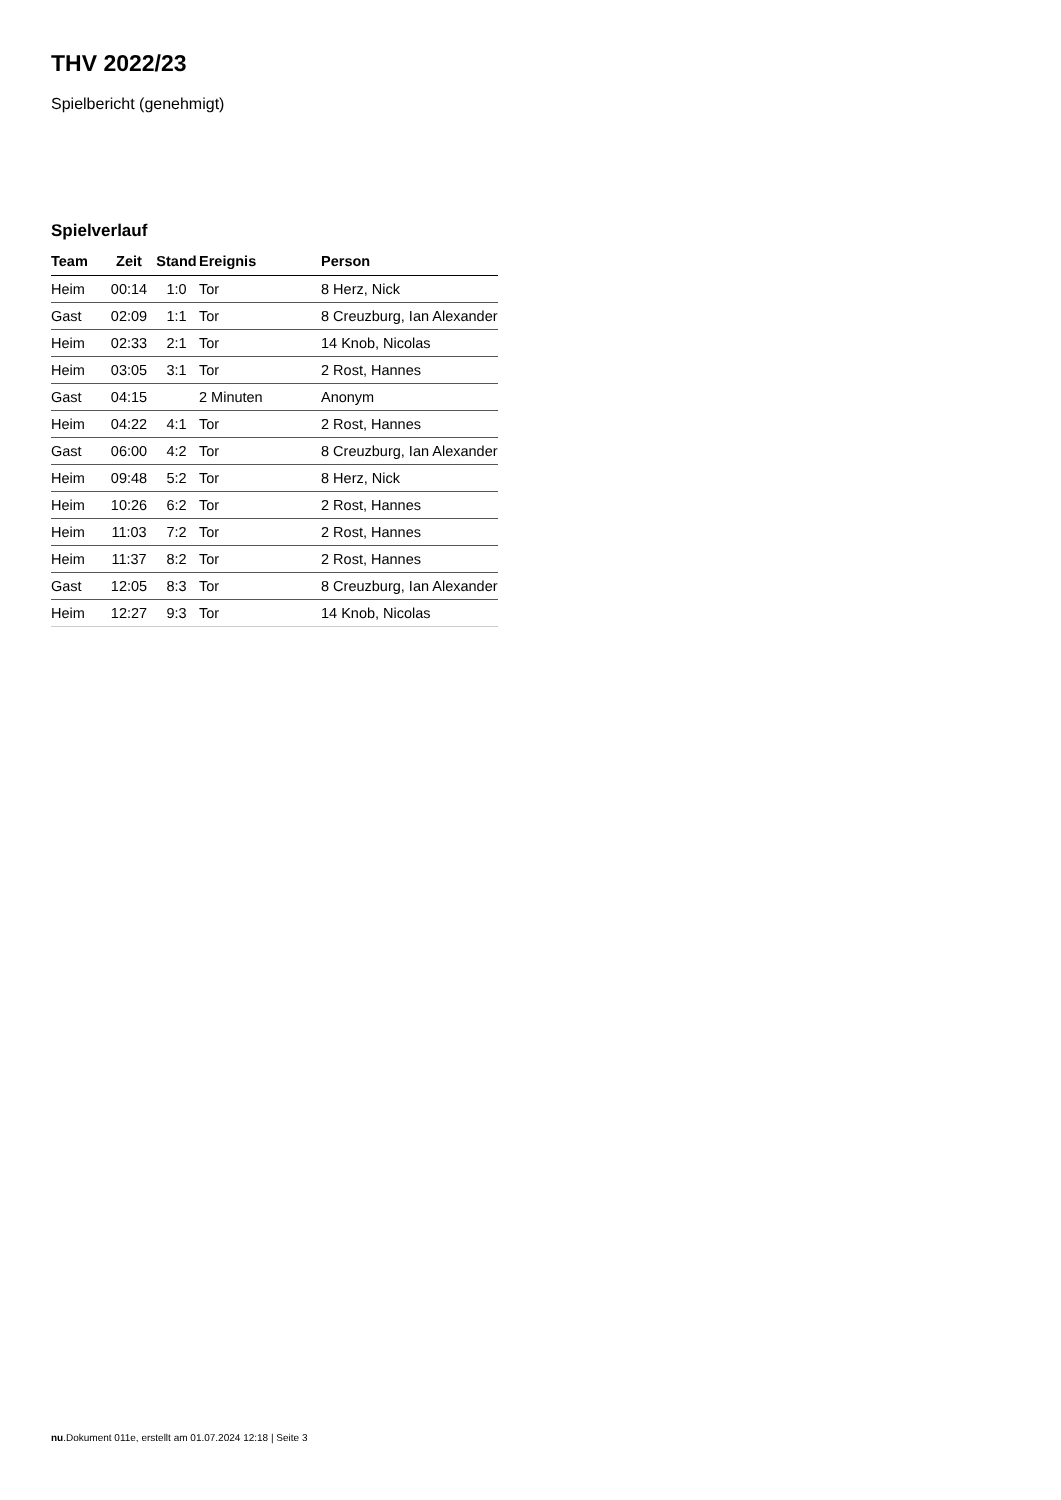THV 2022/23
Spielbericht (genehmigt)
Spielverlauf
| Team | Zeit | Stand | Ereignis | Person |
| --- | --- | --- | --- | --- |
| Heim | 00:14 | 1:0 | Tor | 8 Herz, Nick |
| Gast | 02:09 | 1:1 | Tor | 8 Creuzburg, Ian Alexander |
| Heim | 02:33 | 2:1 | Tor | 14 Knob, Nicolas |
| Heim | 03:05 | 3:1 | Tor | 2 Rost, Hannes |
| Gast | 04:15 | | 2 Minuten | Anonym |
| Heim | 04:22 | 4:1 | Tor | 2 Rost, Hannes |
| Gast | 06:00 | 4:2 | Tor | 8 Creuzburg, Ian Alexander |
| Heim | 09:48 | 5:2 | Tor | 8 Herz, Nick |
| Heim | 10:26 | 6:2 | Tor | 2 Rost, Hannes |
| Heim | 11:03 | 7:2 | Tor | 2 Rost, Hannes |
| Heim | 11:37 | 8:2 | Tor | 2 Rost, Hannes |
| Gast | 12:05 | 8:3 | Tor | 8 Creuzburg, Ian Alexander |
| Heim | 12:27 | 9:3 | Tor | 14 Knob, Nicolas |
nu.Dokument 011e, erstellt am 01.07.2024 12:18 | Seite 3